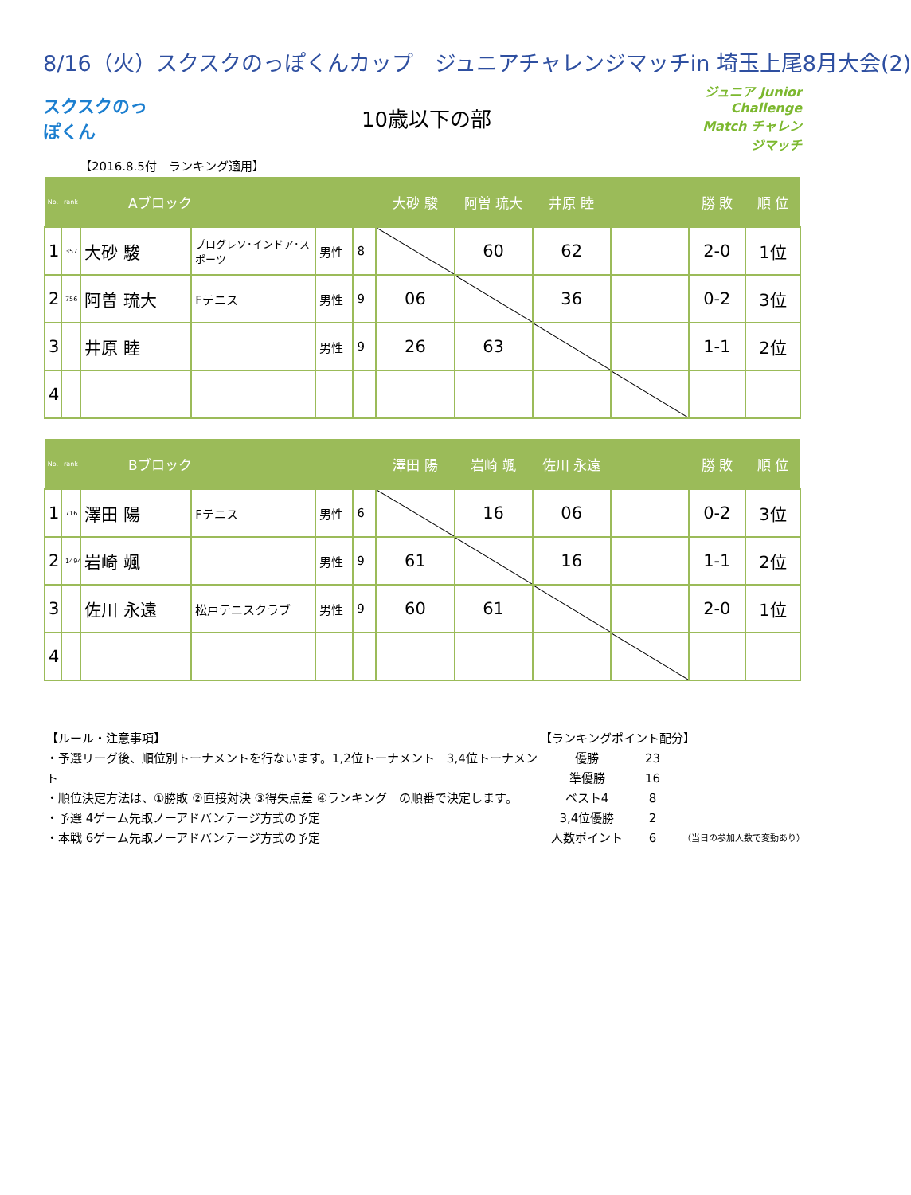8/16（火）スクスクのっぽくんカップ　ジュニアチャレンジマッチin 埼玉上尾8月大会(2)
スクスクのっぽくん
10歳以下の部
ジュニア Junior Challenge Match チャレンジマッチ
【2016.8.5付　ランキング適用】
| No. | rank | Aブロック | | | | 大砂 駿 | 阿曽 琉大 | 井原 睦 | | 勝 敗 | 順 位 |
| --- | --- | --- | --- | --- | --- | --- | --- | --- | --- | --- | --- |
| 1 | 357 | 大砂 駿 | プログレソ･インドア･スポーツ | 男性 | 8 | | 60 | 62 | | 2-0 | 1位 |
| 2 | 756 | 阿曽 琉大 | Fテニス | 男性 | 9 | 06 | | 36 | | 0-2 | 3位 |
| 3 | | 井原 睦 | | 男性 | 9 | 26 | 63 | | | 1-1 | 2位 |
| 4 | | | | | | | | | | | |
| No. | rank | Bブロック | | | | 澤田 陽 | 岩崎 颯 | 佐川 永遠 | | 勝 敗 | 順 位 |
| --- | --- | --- | --- | --- | --- | --- | --- | --- | --- | --- | --- |
| 1 | 716 | 澤田 陽 | Fテニス | 男性 | 6 | | 16 | 06 | | 0-2 | 3位 |
| 2 | 1494 | 岩崎 颯 | | 男性 | 9 | 61 | | 16 | | 1-1 | 2位 |
| 3 | | 佐川 永遠 | 松戸テニスクラブ | 男性 | 9 | 60 | 61 | | | 2-0 | 1位 |
| 4 | | | | | | | | | | | |
【ルール・注意事項】
・予選リーグ後、順位別トーナメントを行ないます。1,2位トーナメント　3,4位トーナメント
・順位決定方法は、①勝敗 ②直接対決 ③得失点差 ④ランキング　の順番で決定します。
・予選 4ゲーム先取ノーアドバンテージ方式の予定
・本戦 6ゲーム先取ノーアドバンテージ方式の予定
【ランキングポイント配分】
| 優勝 | 23 | |
| 準優勝 | 16 | |
| ベスト4 | 8 | |
| 3,4位優勝 | 2 | |
| 人数ポイント | 6 | （当日の参加人数で変動あり） |